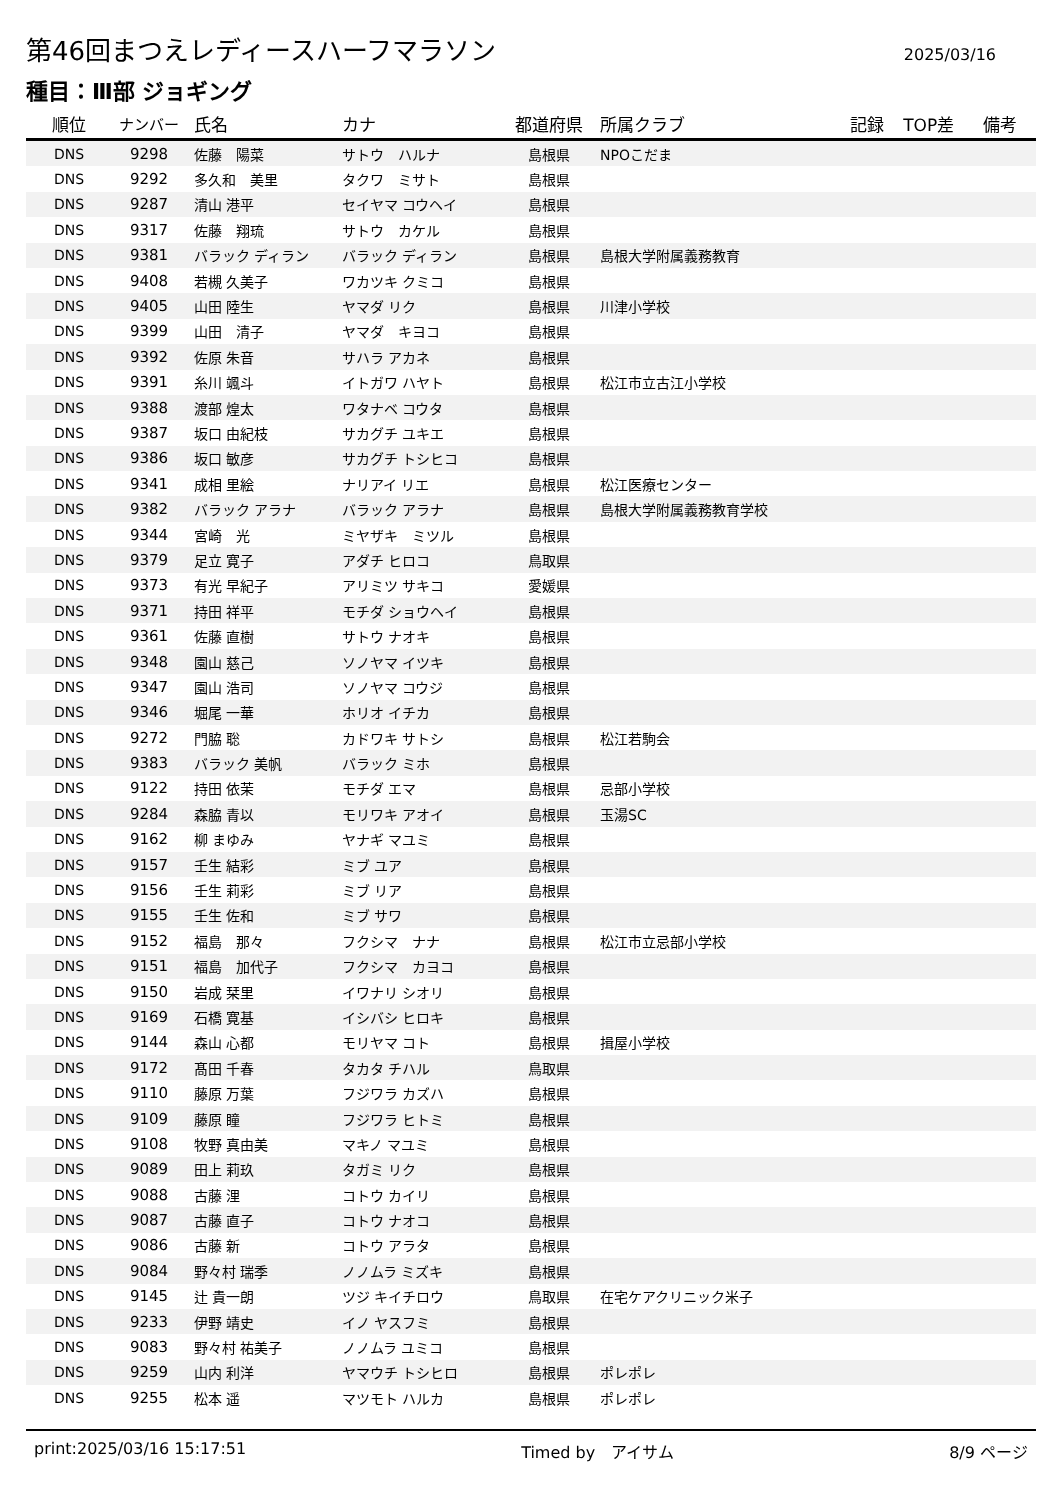第46回まつえレディースハーフマラソン
2025/03/16
種目：Ⅲ部 ジョギング
| 順位 | ナンバー | 氏名 | カナ | 都道府県 | 所属クラブ | 記録 | TOP差 | 備考 |
| --- | --- | --- | --- | --- | --- | --- | --- | --- |
| DNS | 9298 | 佐藤 陽菜 | サトウ ハルナ | 島根県 | NPOこだま | | | |
| DNS | 9292 | 多久和 美里 | タクワ ミサト | 島根県 | | | | |
| DNS | 9287 | 清山 港平 | セイヤマ コウヘイ | 島根県 | | | | |
| DNS | 9317 | 佐藤 翔琉 | サトウ カケル | 島根県 | | | | |
| DNS | 9381 | バラック ディラン | バラック ディラン | 島根県 | 島根大学附属義務教育 | | | |
| DNS | 9408 | 若槻 久美子 | ワカツキ クミコ | 島根県 | | | | |
| DNS | 9405 | 山田 陸生 | ヤマダ リク | 島根県 | 川津小学校 | | | |
| DNS | 9399 | 山田 清子 | ヤマダ キヨコ | 島根県 | | | | |
| DNS | 9392 | 佐原 朱音 | サハラ アカネ | 島根県 | | | | |
| DNS | 9391 | 糸川 颯斗 | イトガワ ハヤト | 島根県 | 松江市立古江小学校 | | | |
| DNS | 9388 | 渡部 煌太 | ワタナベ コウタ | 島根県 | | | | |
| DNS | 9387 | 坂口 由紀枝 | サカグチ ユキエ | 島根県 | | | | |
| DNS | 9386 | 坂口 敏彦 | サカグチ トシヒコ | 島根県 | | | | |
| DNS | 9341 | 成相 里絵 | ナリアイ リエ | 島根県 | 松江医療センター | | | |
| DNS | 9382 | バラック アラナ | バラック アラナ | 島根県 | 島根大学附属義務教育学校 | | | |
| DNS | 9344 | 宮崎 光 | ミヤザキ ミツル | 島根県 | | | | |
| DNS | 9379 | 足立 寛子 | アダチ ヒロコ | 鳥取県 | | | | |
| DNS | 9373 | 有光 早紀子 | アリミツ サキコ | 愛媛県 | | | | |
| DNS | 9371 | 持田 祥平 | モチダ ショウヘイ | 島根県 | | | | |
| DNS | 9361 | 佐藤 直樹 | サトウ ナオキ | 島根県 | | | | |
| DNS | 9348 | 園山 慈己 | ソノヤマ イツキ | 島根県 | | | | |
| DNS | 9347 | 園山 浩司 | ソノヤマ コウジ | 島根県 | | | | |
| DNS | 9346 | 堀尾 一華 | ホリオ イチカ | 島根県 | | | | |
| DNS | 9272 | 門脇 聡 | カドワキ サトシ | 島根県 | 松江若駒会 | | | |
| DNS | 9383 | バラック 美帆 | バラック ミホ | 島根県 | | | | |
| DNS | 9122 | 持田 依茉 | モチダ エマ | 島根県 | 忌部小学校 | | | |
| DNS | 9284 | 森脇 青以 | モリワキ アオイ | 島根県 | 玉湯SC | | | |
| DNS | 9162 | 柳 まゆみ | ヤナギ マユミ | 島根県 | | | | |
| DNS | 9157 | 壬生 結彩 | ミブ ユア | 島根県 | | | | |
| DNS | 9156 | 壬生 莉彩 | ミブ リア | 島根県 | | | | |
| DNS | 9155 | 壬生 佐和 | ミブ サワ | 島根県 | | | | |
| DNS | 9152 | 福島 那々 | フクシマ ナナ | 島根県 | 松江市立忌部小学校 | | | |
| DNS | 9151 | 福島 加代子 | フクシマ カヨコ | 島根県 | | | | |
| DNS | 9150 | 岩成 栞里 | イワナリ シオリ | 島根県 | | | | |
| DNS | 9169 | 石橋 寛基 | イシバシ ヒロキ | 島根県 | | | | |
| DNS | 9144 | 森山 心都 | モリヤマ コト | 島根県 | 揖屋小学校 | | | |
| DNS | 9172 | 髙田 千春 | タカタ チハル | 鳥取県 | | | | |
| DNS | 9110 | 藤原 万葉 | フジワラ カズハ | 島根県 | | | | |
| DNS | 9109 | 藤原 瞳 | フジワラ ヒトミ | 島根県 | | | | |
| DNS | 9108 | 牧野 真由美 | マキノ マユミ | 島根県 | | | | |
| DNS | 9089 | 田上 莉玖 | タガミ リク | 島根県 | | | | |
| DNS | 9088 | 古藤 浬 | コトウ カイリ | 島根県 | | | | |
| DNS | 9087 | 古藤 直子 | コトウ ナオコ | 島根県 | | | | |
| DNS | 9086 | 古藤 新 | コトウ アラタ | 島根県 | | | | |
| DNS | 9084 | 野々村 瑞季 | ノノムラ ミズキ | 島根県 | | | | |
| DNS | 9145 | 辻 貴一朗 | ツジ キイチロウ | 鳥取県 | 在宅ケアクリニック米子 | | | |
| DNS | 9233 | 伊野 靖史 | イノ ヤスフミ | 島根県 | | | | |
| DNS | 9083 | 野々村 祐美子 | ノノムラ ユミコ | 島根県 | | | | |
| DNS | 9259 | 山内 利洋 | ヤマウチ トシヒロ | 島根県 | ポレポレ | | | |
| DNS | 9255 | 松本 遥 | マツモト ハルカ | 島根県 | ポレポレ | | | |
print:2025/03/16 15:17:51 Timed by　アイサム 8/9 ページ